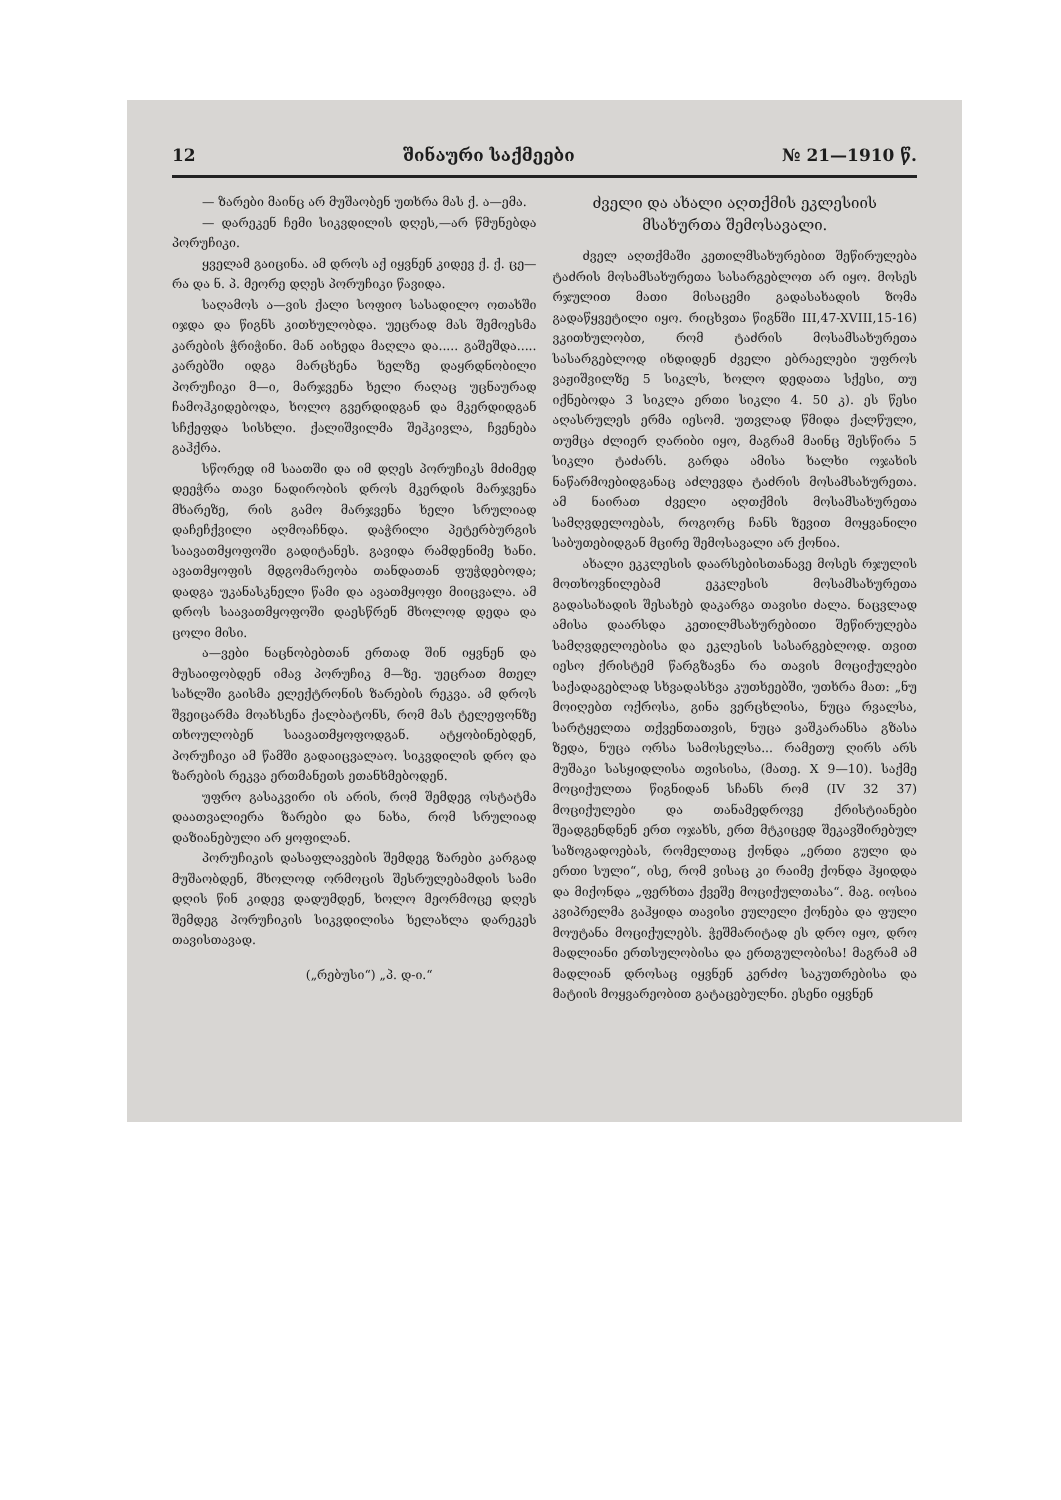12 შინაური საქმეები № 21—1910 წ.
— ზარები მაინც არ მუშაობენ უთხრა მას ქ. ა—ემა.
— დარეკენ ჩემი სიკვდილის დღეს,—არ წმუნებდა პორუჩიკი.
ყველამ გაიცინა. ამ დროს აქ იყვნენ კიდევ ქ. ქ. ცე—რა და ნ. პ. მეორე დღეს პორუჩიკი წავიდა.
საღამოს ა—ვის ქალი სოფიო სასადილო ოთახში იჯდა და წიგნს კითხულობდა. უეცრად მას შემოესმა კარების ჭრიჭინი. მან აიხედა მაღლა და..... გაშეშდა..... კარებში იდგა მარცხენა ხელზე დაყრდნობილი პორუჩიკი მ—ი, მარჯვენა ხელი რაღაც უცნაურად ჩამოჰკიდებოდა, ხოლო გვერდიდგან და მკერდიდგან სჩქეფდა სისხლი. ქალიშვილმა შეჰკივლა, ჩვენება გაჰქრა.
სწორედ იმ საათში და იმ დღეს პორუჩიკს მძიმედ დეეჭრა თავი ნადირობის დროს მკერდის მარჯვენა მხარეზე, რის გამო მარჯვენა ხელი სრულიად დაჩეჩქვილი აღმოაჩნდა. დაჭრილი პეტერბურგის საავათმყოფოში გადიტანეს. გავიდა რამდენიმე ხანი. ავათმყოფის მდგომარეობა თანდათან ფუჭდებოდა; დადგა უკანასკნელი წამი და ავათმყოფი მიიცვალა. ამ დროს საავათმყოფოში დაესწრენ მხოლოდ დედა და ცოლი მისი.
ა—ვები ნაცნობებთან ერთად შინ იყვნენ და მუსაიფობდენ იმავ პორუჩიკ მ—ზე. უეცრათ მთელ სახლში გაისმა ელექტრონის ზარების რეკვა. ამ დროს შვეიცარმა მოახსენა ქალბატონს, რომ მას ტელეფონზე თხოულობენ საავათმყოფოდგან. ატყობინებდენ, პორუჩიკი ამ წამში გადაიცვალაო. სიკვდილის დრო და ზარების რეკვა ერთმანეთს ეთანხმებოდენ.
უფრო გასაკვირი ის არის, რომ შემდეგ ოსტატმა დაათვალიერა ზარები და ნახა, რომ სრულიად დაზიანებული არ ყოფილან.
პორუჩიკის დასაფლავების შემდეგ ზარები კარგად მუშაობდენ, მხოლოდ ორმოცის შესრულებამდის სამი დღის წინ კიდევ დადუმდენ, ხოლო მეორმოცე დღეს შემდეგ პორუჩიკის სიკვდილისა ხელახლა დარეკეს თავისთავად.
(„რებუსი“) „პ. დ-ი.“
ძველი და ახალი აღთქმის ეკლესიის მსახურთა შემოსავალი.
ძველ აღთქმაში კეთილმსახურებით შეწირულება ტაძრის მოსამსახურეთა სასარგებლოთ არ იყო. მოსეს რჯულით მათი მისაცემი გადასახადის ზომა გადაწყვეტილი იყო. რიცხვთა წიგნში III,47-XVIII,15-16) ვკითხულობთ, რომ ტაძრის მოსამსახურეთა სასარგებლოდ იხდიდენ ძველი ებრაელები უფროს ვაჟიშვილზე 5 სიკლს, ხოლო დედათა სქესი, თუ იქნებოდა 3 სიკლა ერთი სიკლი 4. 50 კ). ეს წესი აღასრულეს ერმა იესომ. უთვლად წმიდა ქალწული, თუმცა ძლიერ ღარიბი იყო, მაგრამ მაინც შესწირა 5 სიკლი ტაძარს. გარდა ამისა ხალხი ოჯახის ნაწარმოებიდგანაც აძლევდა ტაძრის მოსამსახურეთა. ამ ნაირათ ძველი აღთქმის მოსამსახურეთა სამღვდელოებას, როგორც ჩანს ზევით მოყვანილი საბუთებიდგან მცირე შემოსავალი არ ქონია.
ახალი ეკკლესის დაარსებისთანავე მოსეს რჯულის მოთხოვნილებამ ეკკლესის მოსამსახურეთა გადასახადის შესახებ დაკარგა თავისი ძალა. ნაცვლად ამისა დაარსდა კეთილმსახურებითი შეწირულება სამღვდელოებისა და ეკლესის სასარგებლოდ. თვით იესო ქრისტემ წარგზავნა რა თავის მოციქულები საქადაგებლად სხვადასხვა კუთხეებში, უთხრა მათ: „ნუ მოიღებთ ოქროსა, გინა ვერცხლისა, ნუცა რვალსა, სარტყელთა თქვენთათვის, ნუცა ვაშკარანსა გზასა ზედა, ნუცა ორსა სამოსელსა... რამეთუ ღირს არს მუშაკი სასყიდლისა თვისისა, (მათე. X 9—10). საქმე მოციქულთა წიგნიდან სჩანს რომ (IV 32 37) მოციქულები და თანამედროვე ქრისტიანები შეადგენდნენ ერთ ოჯახს, ერთ მტკიცედ შეკავშირებულ საზოგადოებას, რომელთაც ქონდა „ერთი გული და ერთი სული“, ისე, რომ ვისაც კი რაიმე ქონდა ჰყიდდა და მიქონდა „ფერხთა ქვეშე მოციქულთასა“. მაგ. იოსია კვიპრელმა გაჰყიდა თავისი ეულელი ქონება და ფული მოუტანა მოციქულებს. ჭეშმარიტად ეს დრო იყო, დრო მადლიანი ერთსულობისა და ერთგულობისა! მაგრამ ამ მადლიან დროსაც იყვნენ კერძო საკუთრებისა და მატიის მოყვარეობით გატაცებულნი. ესენი იყვნენ